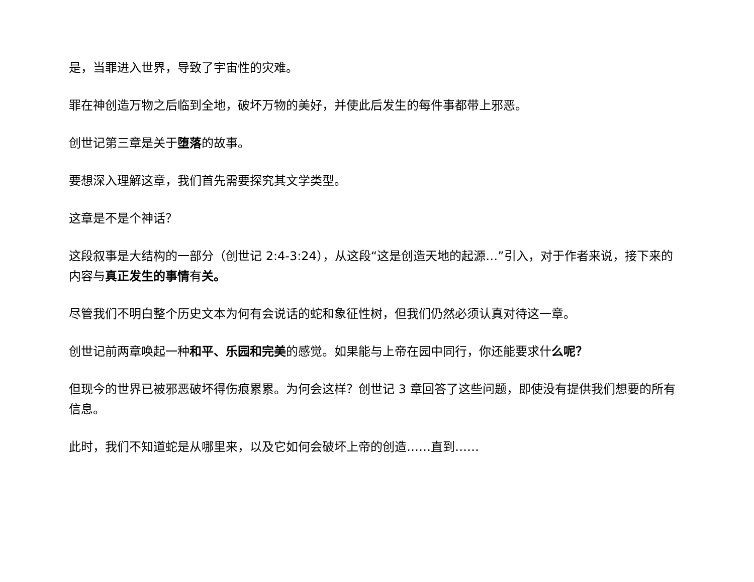是，当罪进入世界，导致了宇宙性的灾难。
罪在神创造万物之后临到全地，破坏万物的美好，并使此后发生的每件事都带上邪恶。
创世记第三章是关于堕落的故事。
要想深入理解这章，我们首先需要探究其文学类型。
这章是不是个神话？
这段叙事是大结构的一部分（创世记 2:4-3:24），从这段“这是创造天地的起源…”引入，对于作者来说，接下来的内容与真正发生的事情有关。
尽管我们不明白整个历史文本为何有会说话的蛇和象征性树，但我们仍然必须认真对待这一章。
创世记前两章唤起一种和平、乐园和完美的感觉。如果能与上帝在园中同行，你还能要求什么呢？
但现今的世界已被邪恶破坏得伤痕累累。为何会这样？创世记 3 章回答了这些问题，即使没有提供我们想要的所有信息。
此时，我们不知道蛇是从哪里来，以及它如何会破坏上帝的创造……直到……